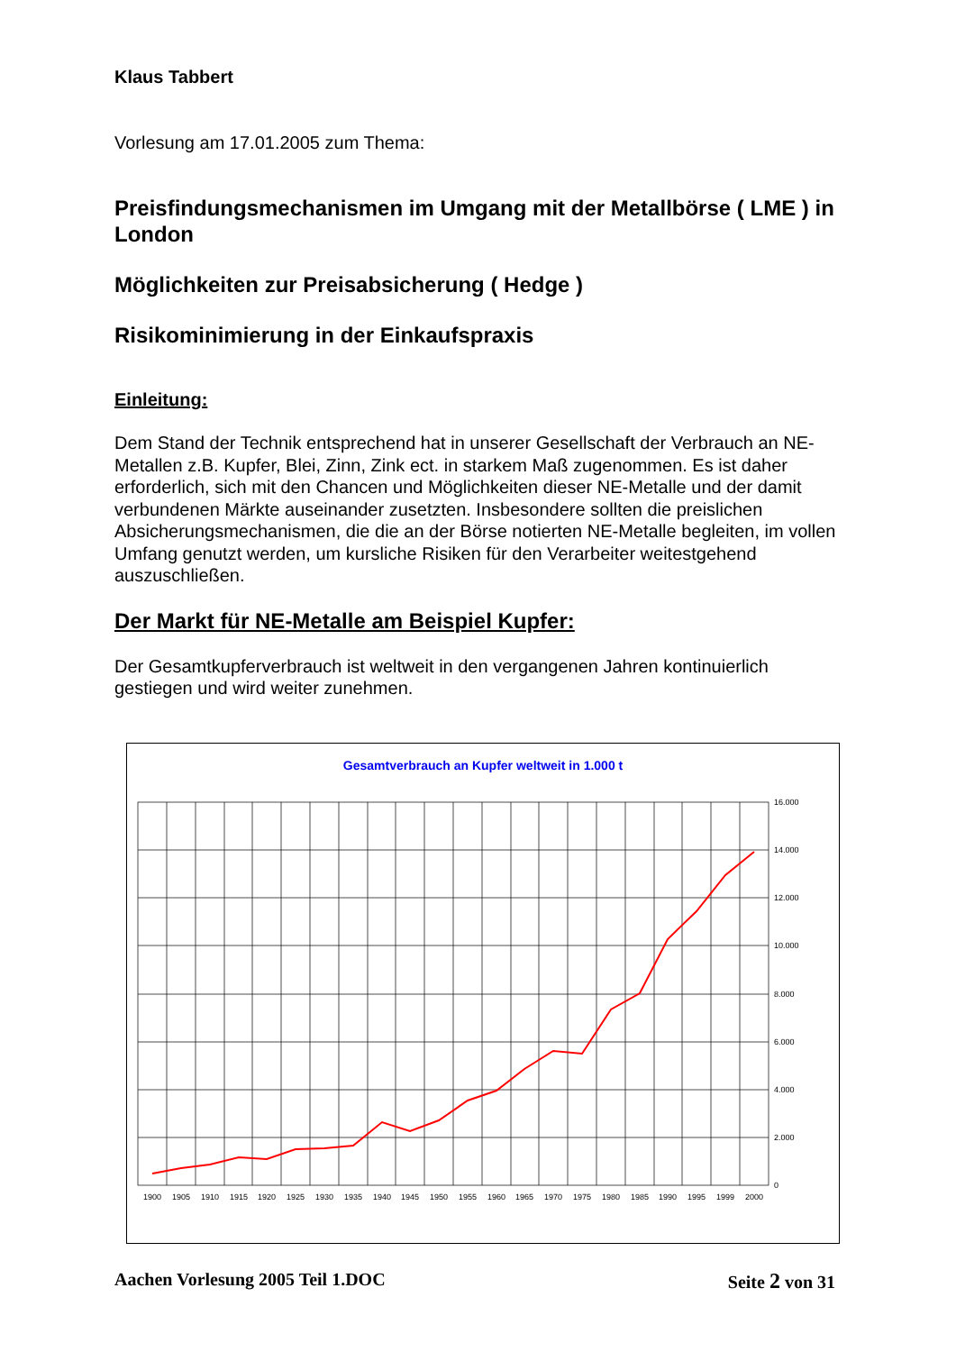Klaus Tabbert
Vorlesung am 17.01.2005 zum Thema:
Preisfindungsmechanismen im Umgang mit der Metallbörse ( LME ) in London
Möglichkeiten zur Preisabsicherung ( Hedge )
Risikominimierung in der Einkaufspraxis
Einleitung:
Dem Stand der Technik entsprechend hat in unserer Gesellschaft der Verbrauch an NE-Metallen z.B. Kupfer, Blei, Zinn, Zink ect. in starkem Maß zugenommen. Es ist daher erforderlich, sich mit den Chancen und Möglichkeiten dieser NE-Metalle und der damit verbundenen Märkte auseinander zusetzten. Insbesondere sollten die preislichen Absicherungsmechanismen, die die an der Börse notierten NE-Metalle begleiten, im vollen Umfang genutzt werden, um kursliche Risiken für den Verarbeiter weitestgehend auszuschließen.
Der Markt für NE-Metalle am Beispiel Kupfer:
Der Gesamtkupferverbrauch ist weltweit in den vergangenen Jahren kontinuierlich gestiegen und wird weiter zunehmen.
Gesamtverbrauch an Kupfer weltweit in 1.000 t
16.000
14.000
12.000
10.000
8.000
6.000
4.000
2.000
0
1900
1905
1910
1915
1920
1925
1930
1935
1940
1945
1950
1955
1960
1965
1970
1975
1980
1985
1990
1995
1999
2000
Aachen Vorlesung 2005 Teil 1.DOC Seite 2 von 31